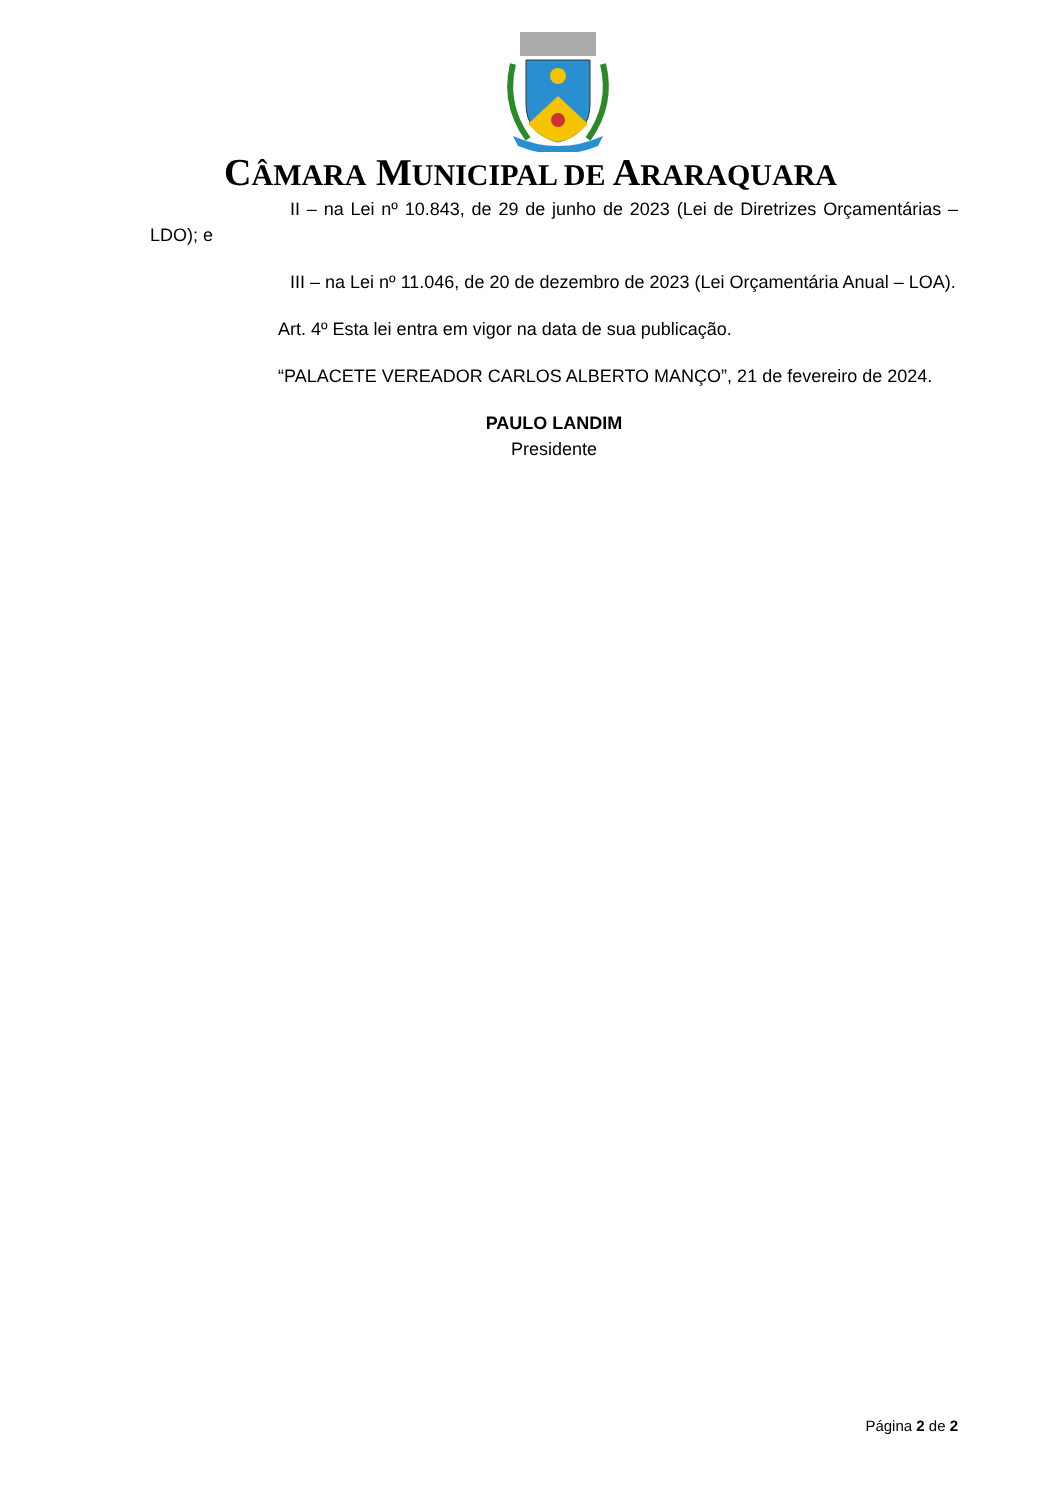CÂMARA MUNICIPAL DE ARARAQUARA
II – na Lei nº 10.843, de 29 de junho de 2023 (Lei de Diretrizes Orçamentárias – LDO); e
III – na Lei nº 11.046, de 20 de dezembro de 2023 (Lei Orçamentária Anual – LOA).
Art. 4º Esta lei entra em vigor na data de sua publicação.
“PALACETE VEREADOR CARLOS ALBERTO MANÇO”, 21 de fevereiro de 2024.
PAULO LANDIM
Presidente
Página 2 de 2